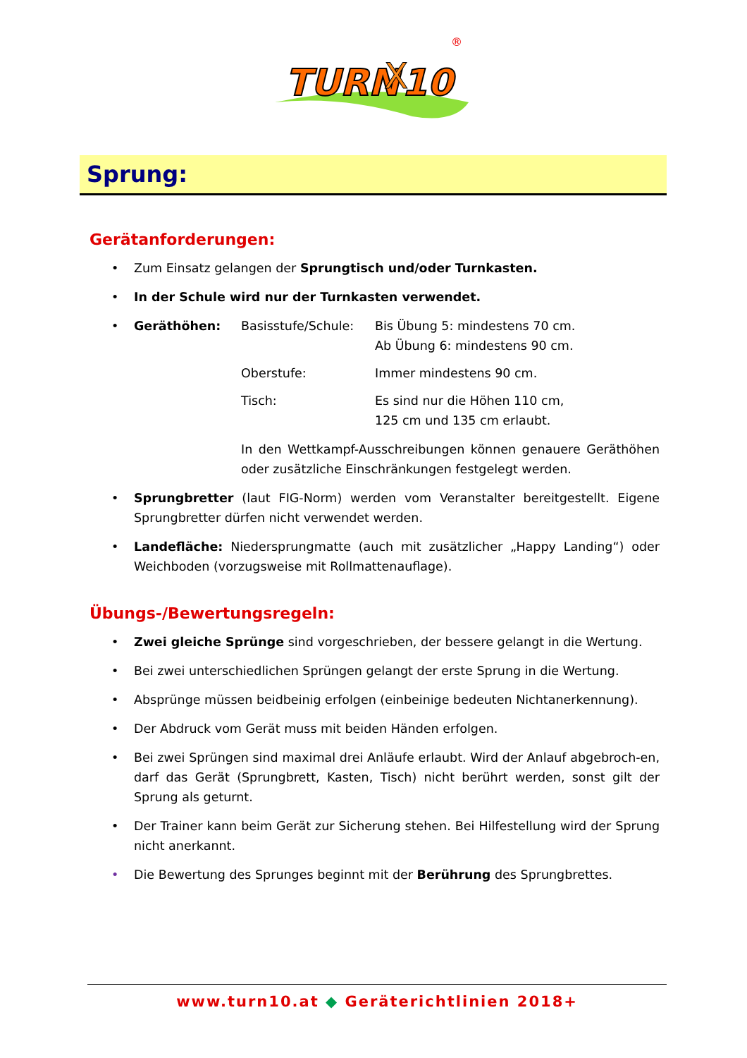TURN
10
X
®
Sprung:
Gerätanforderungen:
• Zum Einsatz gelangen der Sprungtisch und/oder Turnkasten.
• In der Schule wird nur der Turnkasten verwendet.
•
Geräthöhen: Basisstufe/Schule: Bis Übung 5: mindestens 70 cm.
Ab Übung 6: mindestens 90 cm.
Oberstufe: Immer mindestens 90 cm.
Tisch: Es sind nur die Höhen 110 cm,
125 cm und 135 cm erlaubt.
In den Wettkampf-Ausschreibungen können genauere Geräthöhen oder zusätzliche Einschränkungen festgelegt werden.
• Sprungbretter (laut FIG-Norm) werden vom Veranstalter bereitgestellt. Eigene Sprungbretter dürfen nicht verwendet werden.
• Landefläche: Niedersprungmatte (auch mit zusätzlicher „Happy Landing“) oder Weichboden (vorzugsweise mit Rollmattenauflage).
Übungs-/Bewertungsregeln:
• Zwei gleiche Sprünge sind vorgeschrieben, der bessere gelangt in die Wertung.
• Bei zwei unterschiedlichen Sprüngen gelangt der erste Sprung in die Wertung.
• Absprünge müssen beidbeinig erfolgen (einbeinige bedeuten Nichtanerkennung).
• Der Abdruck vom Gerät muss mit beiden Händen erfolgen.
• Bei zwei Sprüngen sind maximal drei Anläufe erlaubt. Wird der Anlauf abgebroch-en, darf das Gerät (Sprungbrett, Kasten, Tisch) nicht berührt werden, sonst gilt der Sprung als geturnt.
• Der Trainer kann beim Gerät zur Sicherung stehen. Bei Hilfestellung wird der Sprung nicht anerkannt.
• Die Bewertung des Sprunges beginnt mit der Berührung des Sprungbrettes.
www.turn10.at ◆ Geräterichtlinien 2018+